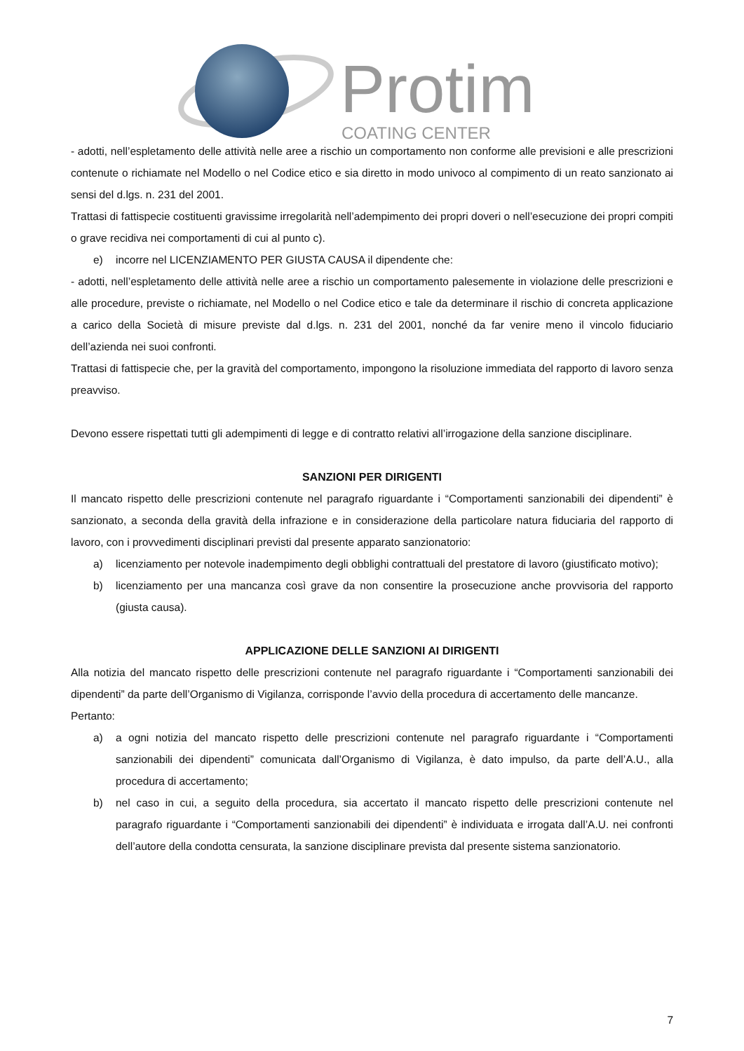Protim
COATING CENTER
- adotti, nell’espletamento delle attività nelle aree a rischio un comportamento non conforme alle previsioni e alle prescrizioni contenute o richiamate nel Modello o nel Codice etico e sia diretto in modo univoco al compimento di un reato sanzionato ai sensi del d.lgs. n. 231 del 2001.
Trattasi di fattispecie costituenti gravissime irregolarità nell’adempimento dei propri doveri o nell’esecuzione dei propri compiti o grave recidiva nei comportamenti di cui al punto c).
e) incorre nel LICENZIAMENTO PER GIUSTA CAUSA il dipendente che:
- adotti, nell’espletamento delle attività nelle aree a rischio un comportamento palesemente in violazione delle prescrizioni e alle procedure, previste o richiamate, nel Modello o nel Codice etico e tale da determinare il rischio di concreta applicazione a carico della Società di misure previste dal d.lgs. n. 231 del 2001, nonché da far venire meno il vincolo fiduciario dell’azienda nei suoi confronti.
Trattasi di fattispecie che, per la gravità del comportamento, impongono la risoluzione immediata del rapporto di lavoro senza preavviso.
Devono essere rispettati tutti gli adempimenti di legge e di contratto relativi all’irrogazione della sanzione disciplinare.
SANZIONI PER DIRIGENTI
Il mancato rispetto delle prescrizioni contenute nel paragrafo riguardante i “Comportamenti sanzionabili dei dipendenti” è sanzionato, a seconda della gravità della infrazione e in considerazione della particolare natura fiduciaria del rapporto di lavoro, con i provvedimenti disciplinari previsti dal presente apparato sanzionatorio:
a) licenziamento per notevole inadempimento degli obblighi contrattuali del prestatore di lavoro (giustificato motivo);
b) licenziamento per una mancanza così grave da non consentire la prosecuzione anche provvisoria del rapporto (giusta causa).
APPLICAZIONE DELLE SANZIONI AI DIRIGENTI
Alla notizia del mancato rispetto delle prescrizioni contenute nel paragrafo riguardante i “Comportamenti sanzionabili dei dipendenti” da parte dell’Organismo di Vigilanza, corrisponde l’avvio della procedura di accertamento delle mancanze.
Pertanto:
a) a ogni notizia del mancato rispetto delle prescrizioni contenute nel paragrafo riguardante i “Comportamenti sanzionabili dei dipendenti” comunicata dall’Organismo di Vigilanza, è dato impulso, da parte dell’A.U., alla procedura di accertamento;
b) nel caso in cui, a seguito della procedura, sia accertato il mancato rispetto delle prescrizioni contenute nel paragrafo riguardante i “Comportamenti sanzionabili dei dipendenti” è individuata e irrogata dall’A.U. nei confronti dell’autore della condotta censurata, la sanzione disciplinare prevista dal presente sistema sanzionatorio.
7